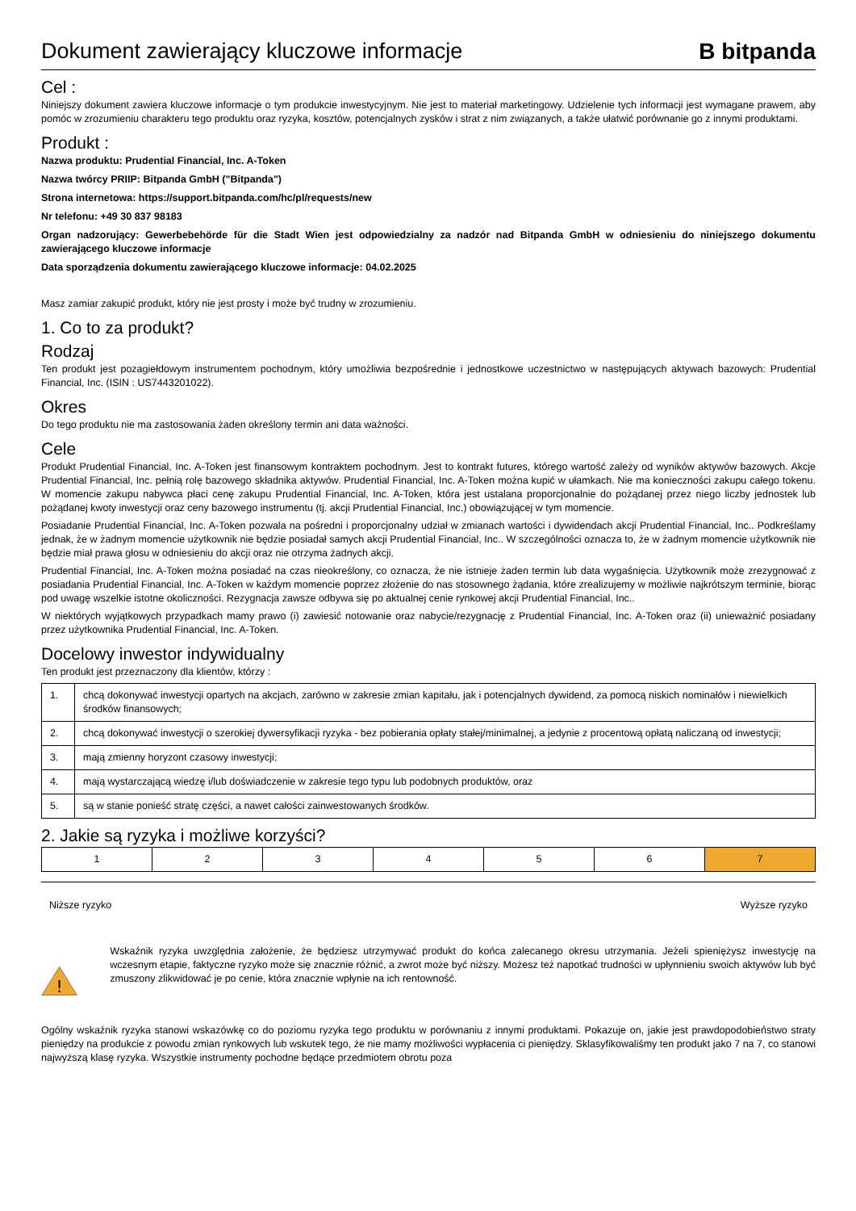Dokument zawierający kluczowe informacje
B bitpanda
Cel :
Niniejszy dokument zawiera kluczowe informacje o tym produkcie inwestycyjnym. Nie jest to materiał marketingowy. Udzielenie tych informacji jest wymagane prawem, aby pomóc w zrozumieniu charakteru tego produktu oraz ryzyka, kosztów, potencjalnych zysków i strat z nim związanych, a także ułatwić porównanie go z innymi produktami.
Produkt :
Nazwa produktu: Prudential Financial, Inc. A-Token
Nazwa twórcy PRIIP: Bitpanda GmbH ("Bitpanda")
Strona internetowa: https://support.bitpanda.com/hc/pl/requests/new
Nr telefonu: +49 30 837 98183
Organ nadzorujący: Gewerbebehörde für die Stadt Wien jest odpowiedzialny za nadzór nad Bitpanda GmbH w odniesieniu do niniejszego dokumentu zawierającego kluczowe informacje
Data sporządzenia dokumentu zawierającego kluczowe informacje: 04.02.2025
Masz zamiar zakupić produkt, który nie jest prosty i może być trudny w zrozumieniu.
1. Co to za produkt?
Rodzaj
Ten produkt jest pozagiełdowym instrumentem pochodnym, który umożliwia bezpośrednie i jednostkowe uczestnictwo w następujących aktywach bazowych: Prudential Financial, Inc. (ISIN : US7443201022).
Okres
Do tego produktu nie ma zastosowania żaden określony termin ani data ważności.
Cele
Produkt Prudential Financial, Inc. A-Token jest finansowym kontraktem pochodnym. Jest to kontrakt futures, którego wartość zależy od wyników aktywów bazowych. Akcje Prudential Financial, Inc. pełnią rolę bazowego składnika aktywów. Prudential Financial, Inc. A-Token można kupić w ułamkach. Nie ma konieczności zakupu całego tokenu. W momencie zakupu nabywca płaci cenę zakupu Prudential Financial, Inc. A-Token, która jest ustalana proporcjonalnie do pożądanej przez niego liczby jednostek lub pożądanej kwoty inwestycji oraz ceny bazowego instrumentu (tj. akcji Prudential Financial, Inc.) obowiązującej w tym momencie.
Posiadanie Prudential Financial, Inc. A-Token pozwala na pośredni i proporcjonalny udział w zmianach wartości i dywidendach akcji Prudential Financial, Inc.. Podkreślamy jednak, że w żadnym momencie użytkownik nie będzie posiadał samych akcji Prudential Financial, Inc.. W szczególności oznacza to, że w żadnym momencie użytkownik nie będzie miał prawa głosu w odniesieniu do akcji oraz nie otrzyma żadnych akcji.
Prudential Financial, Inc. A-Token można posiadać na czas nieokreślony, co oznacza, że nie istnieje żaden termin lub data wygaśnięcia. Użytkownik może zrezygnować z posiadania Prudential Financial, Inc. A-Token w każdym momencie poprzez złożenie do nas stosownego żądania, które zrealizujemy w możliwie najkrótszym terminie, biorąc pod uwagę wszelkie istotne okoliczności. Rezygnacja zawsze odbywa się po aktualnej cenie rynkowej akcji Prudential Financial, Inc..
W niektórych wyjątkowych przypadkach mamy prawo (i) zawiesić notowanie oraz nabycie/rezygnację z Prudential Financial, Inc. A-Token oraz (ii) unieważnić posiadany przez użytkownika Prudential Financial, Inc. A-Token.
Docelowy inwestor indywidualny
Ten produkt jest przeznaczony dla klientów, którzy :
| 1. | chcą dokonywać inwestycji opartych na akcjach, zarówno w zakresie zmian kapitału, jak i potencjalnych dywidend, za pomocą niskich nominałów i niewielkich środków finansowych; |
| 2. | chcą dokonywać inwestycji o szerokiej dywersyfikacji ryzyka - bez pobierania opłaty stałej/minimalnej, a jedynie z procentową opłatą naliczaną od inwestycji; |
| 3. | mają zmienny horyzont czasowy inwestycji; |
| 4. | mają wystarczającą wiedzę i/lub doświadczenie w zakresie tego typu lub podobnych produktów, oraz |
| 5. | są w stanie ponieść stratę części, a nawet całości zainwestowanych środków. |
2. Jakie są ryzyka i możliwe korzyści?
| 1 | 2 | 3 | 4 | 5 | 6 | 7 |
Niższe ryzyko Wyższe ryzyko
!
Wskaźnik ryzyka uwzględnia założenie, że będziesz utrzymywać produkt do końca zalecanego okresu utrzymania. Jeżeli spieniężysz inwestycję na wczesnym etapie, faktyczne ryzyko może się znacznie różnić, a zwrot może być niższy. Możesz też napotkać trudności w upłynnieniu swoich aktywów lub być zmuszony zlikwidować je po cenie, która znacznie wpłynie na ich rentowność.
Ogólny wskaźnik ryzyka stanowi wskazówkę co do poziomu ryzyka tego produktu w porównaniu z innymi produktami. Pokazuje on, jakie jest prawdopodobieństwo straty pieniędzy na produkcie z powodu zmian rynkowych lub wskutek tego, że nie mamy możliwości wypłacenia ci pieniędzy. Sklasyfikowaliśmy ten produkt jako 7 na 7, co stanowi najwyższą klasę ryzyka. Wszystkie instrumenty pochodne będące przedmiotem obrotu poza